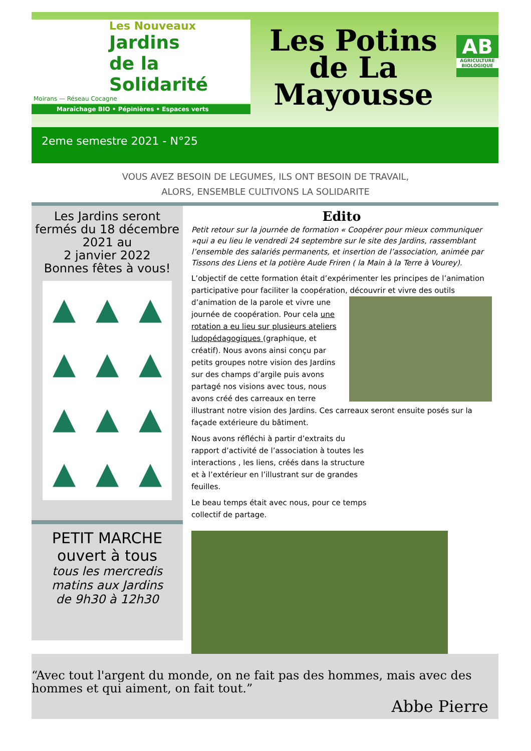Les Nouveaux
Jardins
de la Solidarité
Moirans — Réseau Cocagne
Maraîchage BIO • Pépinières • Espaces verts
Les Potins
de La
Mayousse
AB
AGRICULTURE BIOLOGIQUE
2eme semestre 2021 - N°25
VOUS AVEZ BESOIN DE LEGUMES, ILS ONT BESOIN DE TRAVAIL,
ALORS, ENSEMBLE CULTIVONS LA SOLIDARITE
Les Jardins seront fermés du 18 décembre 2021 au
2 janvier 2022
Bonnes fêtes à vous!
▲ ▲ ▲ ▲ ▲ ▲ ▲ ▲ ▲ ▲ ▲ ▲
PETIT MARCHE
ouvert à tous
tous les mercredis matins aux Jardins
de 9h30 à 12h30
Edito
Petit retour sur la journée de formation « Coopérer pour mieux communiquer »qui a eu lieu le vendredi 24 septembre sur le site des Jardins, rassemblant l’ensemble des salariés permanents, et insertion de l’association, animée par Tissons des Liens et la potière Aude Friren ( la Main à la Terre à Vourey).
L’objectif de cette formation était d’expérimenter les principes de l’animation participative pour faciliter la coopération, découvrir et vivre des outils d’animation de la parole et vivre une journée de coopération. Pour cela une rotation a eu lieu sur plusieurs ateliers ludopédagogiques (graphique, et créatif). Nous avons ainsi conçu par petits groupes notre vision des Jardins sur des champs d’argile puis avons partagé nos visions avec tous, nous avons créé des carreaux en terre illustrant notre vision des Jardins. Ces carreaux seront ensuite posés sur la façade extérieure du bâtiment.
Nous avons réfléchi à partir d’extraits du rapport d’activité de l’association à toutes les interactions , les liens, créés dans la structure et à l’extérieur en l’illustrant sur de grandes feuilles.
Le beau temps était avec nous, pour ce temps collectif de partage.
“Avec tout l'argent du monde, on ne fait pas des hommes, mais avec des hommes et qui aiment, on fait tout.”
Abbe Pierre